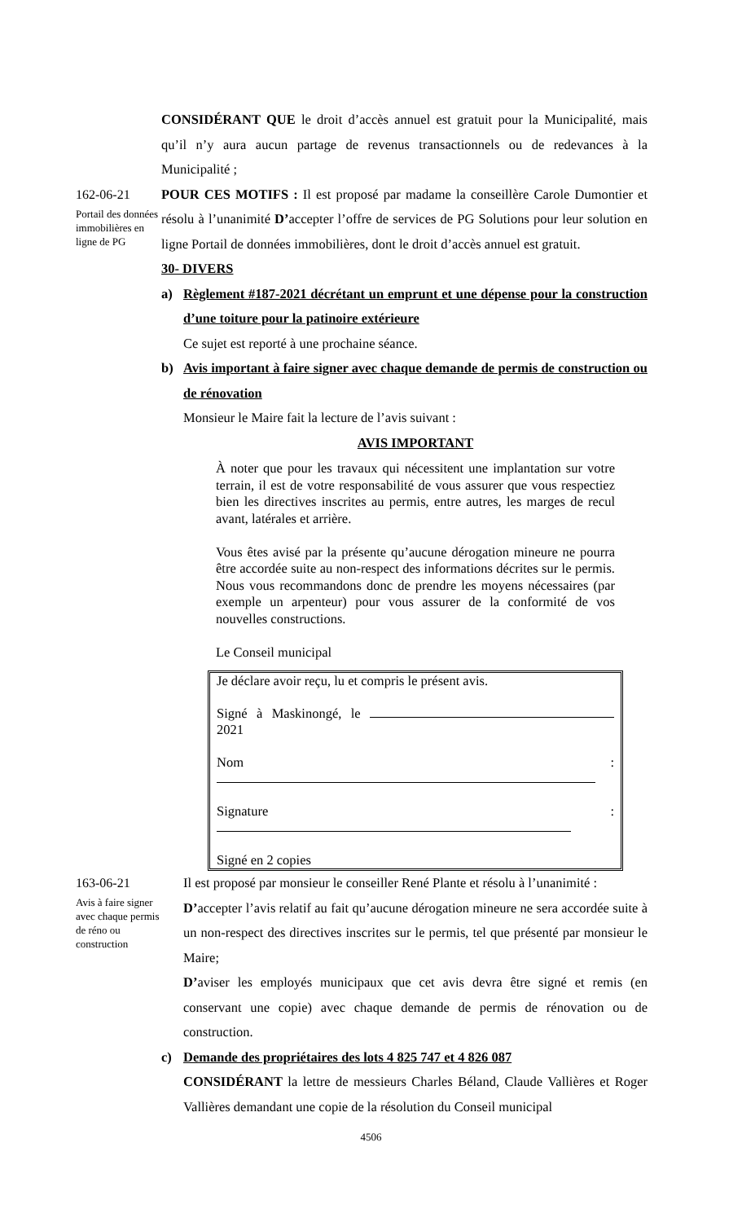CONSIDÉRANT QUE le droit d’accès annuel est gratuit pour la Municipalité, mais qu’il n’y aura aucun partage de revenus transactionnels ou de redevances à la Municipalité ;
162-06-21
Portail des données immobilières en ligne de PG
POUR CES MOTIFS : Il est proposé par madame la conseillère Carole Dumontier et résolu à l’unanimité D’accepter l’offre de services de PG Solutions pour leur solution en ligne Portail de données immobilières, dont le droit d’accès annuel est gratuit.
30- DIVERS
a) Règlement #187-2021 décrétant un emprunt et une dépense pour la construction d’une toiture pour la patinoire extérieure
Ce sujet est reporté à une prochaine séance.
b) Avis important à faire signer avec chaque demande de permis de construction ou de rénovation
Monsieur le Maire fait la lecture de l’avis suivant :
AVIS IMPORTANT
À noter que pour les travaux qui nécessitent une implantation sur votre terrain, il est de votre responsabilité de vous assurer que vous respectiez bien les directives inscrites au permis, entre autres, les marges de recul avant, latérales et arrière.
Vous êtes avisé par la présente qu’aucune dérogation mineure ne pourra être accordée suite au non-respect des informations décrites sur le permis. Nous vous recommandons donc de prendre les moyens nécessaires (par exemple un arpenteur) pour vous assurer de la conformité de vos nouvelles constructions.
Le Conseil municipal
Je déclare avoir reçu, lu et compris le présent avis.
Signé à Maskinongé, le 2021
Nom :
Signature :
Signé en 2 copies
163-06-21
Avis à faire signer avec chaque permis de réno ou construction
Il est proposé par monsieur le conseiller René Plante et résolu à l’unanimité :
D’accepter l’avis relatif au fait qu’aucune dérogation mineure ne sera accordée suite à un non-respect des directives inscrites sur le permis, tel que présenté par monsieur le Maire;
D’aviser les employés municipaux que cet avis devra être signé et remis (en conservant une copie) avec chaque demande de permis de rénovation ou de construction.
c) Demande des propriétaires des lots 4 825 747 et 4 826 087
CONSIDÉRANT la lettre de messieurs Charles Béland, Claude Vallières et Roger Vallières demandant une copie de la résolution du Conseil municipal
4506